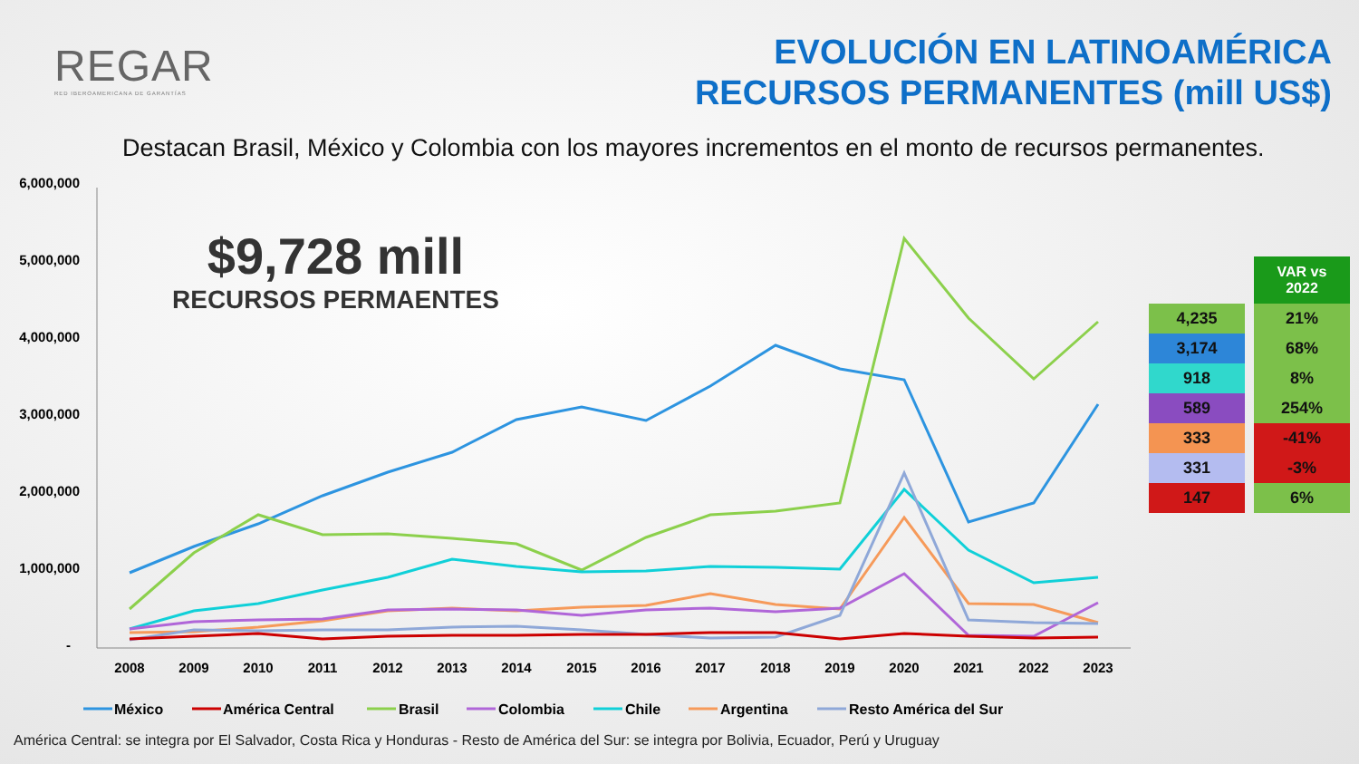REGAR
RED IBEROAMERICANA DE GARANTÍAS
EVOLUCIÓN EN LATINOAMÉRICA
RECURSOS PERMANENTES (mill US$)
Destacan Brasil, México y Colombia con los mayores incrementos en el monto de recursos permanentes.
6,000,000
5,000,000
4,000,000
3,000,000
2,000,000
1,000,000
-
2008
2009
2010
2011
2012
2013
2014
2015
2016
2017
2018
2019
2020
2021
2022
2023
México
América Central
Brasil
Colombia
Chile
Argentina
Resto América del Sur
$9,728 mill
RECURSOS PERMAENTES
| | VAR vs 2022 |
| 4,235 | 21% |
| 3,174 | 68% |
| 918 | 8% |
| 589 | 254% |
| 333 | -41% |
| 331 | -3% |
| 147 | 6% |
América Central: se integra por El Salvador, Costa Rica y Honduras - Resto de América del Sur: se integra por Bolivia, Ecuador, Perú y Uruguay